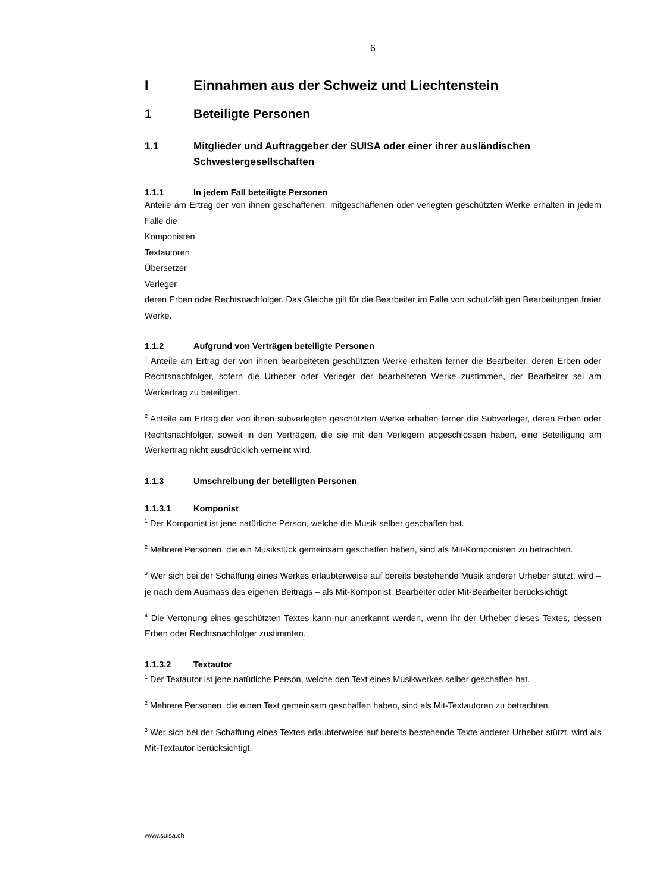6
I Einnahmen aus der Schweiz und Liechtenstein
1 Beteiligte Personen
1.1 Mitglieder und Auftraggeber der SUISA oder einer ihrer ausländischen Schwestergesellschaften
1.1.1 In jedem Fall beteiligte Personen
Anteile am Ertrag der von ihnen geschaffenen, mitgeschaffenen oder verlegten geschützten Werke erhalten in jedem Falle die
Komponisten
Textautoren
Übersetzer
Verleger
deren Erben oder Rechtsnachfolger. Das Gleiche gilt für die Bearbeiter im Falle von schutzfähigen Bearbeitungen freier Werke.
1.1.2 Aufgrund von Verträgen beteiligte Personen
<sup>1</sup> Anteile am Ertrag der von ihnen bearbeiteten geschützten Werke erhalten ferner die Bearbeiter, deren Erben oder Rechtsnachfolger, sofern die Urheber oder Verleger der bearbeiteten Werke zustimmen, der Bearbeiter sei am Werkertrag zu beteiligen.
<sup>2</sup> Anteile am Ertrag der von ihnen subverlegten geschützten Werke erhalten ferner die Subverleger, deren Erben oder Rechtsnachfolger, soweit in den Verträgen, die sie mit den Verlegern abgeschlossen haben, eine Beteiligung am Werkertrag nicht ausdrücklich verneint wird.
1.1.3 Umschreibung der beteiligten Personen
1.1.3.1 Komponist
<sup>1</sup> Der Komponist ist jene natürliche Person, welche die Musik selber geschaffen hat.
<sup>2</sup> Mehrere Personen, die ein Musikstück gemeinsam geschaffen haben, sind als Mit-Komponisten zu betrachten.
<sup>3</sup> Wer sich bei der Schaffung eines Werkes erlaubterweise auf bereits bestehende Musik anderer Urheber stützt, wird – je nach dem Ausmass des eigenen Beitrags – als Mit-Komponist, Bearbeiter oder Mit-Bearbeiter berücksichtigt.
<sup>4</sup> Die Vertonung eines geschützten Textes kann nur anerkannt werden, wenn ihr der Urheber dieses Textes, dessen Erben oder Rechtsnachfolger zustimmten.
1.1.3.2 Textautor
<sup>1</sup> Der Textautor ist jene natürliche Person, welche den Text eines Musikwerkes selber geschaffen hat.
<sup>2</sup> Mehrere Personen, die einen Text gemeinsam geschaffen haben, sind als Mit-Textautoren zu betrachten.
<sup>3</sup> Wer sich bei der Schaffung eines Textes erlaubterweise auf bereits bestehende Texte anderer Urheber stützt, wird als Mit-Textautor berücksichtigt.
www.suisa.ch